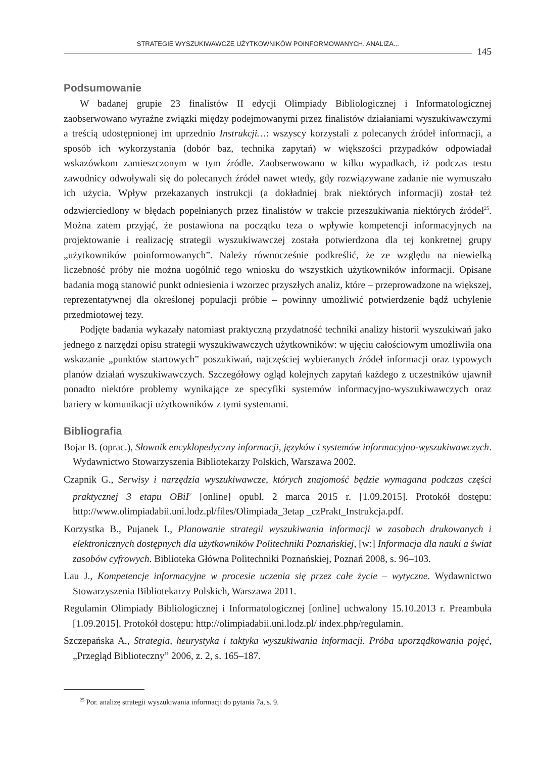STRATEGIE WYSZUKIWAWCZE UŻYTKOWNIKÓW POINFORMOWANYCH. ANALIZA...
145
Podsumowanie
W badanej grupie 23 finalistów II edycji Olimpiady Bibliologicznej i Informatologicznej zaobserwowano wyraźne związki między podejmowanymi przez finalistów działaniami wyszukiwawczymi a treścią udostępnionej im uprzednio Instrukcji…: wszyscy korzystali z polecanych źródeł informacji, a sposób ich wykorzystania (dobór baz, technika zapytań) w większości przypadków odpowiadał wskazówkom zamieszczonym w tym źródle. Zaobserwowano w kilku wypadkach, iż podczas testu zawodnicy odwoływali się do polecanych źródeł nawet wtedy, gdy rozwiązywane zadanie nie wymuszało ich użycia. Wpływ przekazanych instrukcji (a dokładniej brak niektórych informacji) został też odzwierciedlony w błędach popełnianych przez finalistów w trakcie przeszukiwania niektórych źródeł<sup>25</sup>. Można zatem przyjąć, że postawiona na początku teza o wpływie kompetencji informacyjnych na projektowanie i realizację strategii wyszukiwawczej została potwierdzona dla tej konkretnej grupy „użytkowników poinformowanych”. Należy równocześnie podkreślić, że ze względu na niewielką liczebność próby nie można uogólnić tego wniosku do wszystkich użytkowników informacji. Opisane badania mogą stanowić punkt odniesienia i wzorzec przyszłych analiz, które – przeprowadzone na większej, reprezentatywnej dla określonej populacji próbie – powinny umożliwić potwierdzenie bądź uchylenie przedmiotowej tezy.
Podjęte badania wykazały natomiast praktyczną przydatność techniki analizy historii wyszukiwań jako jednego z narzędzi opisu strategii wyszukiwawczych użytkowników: w ujęciu całościowym umożliwiła ona wskazanie „punktów startowych” poszukiwań, najczęściej wybieranych źródeł informacji oraz typowych planów działań wyszukiwawczych. Szczegółowy ogląd kolejnych zapytań każdego z uczestników ujawnił ponadto niektóre problemy wynikające ze specyfiki systemów informacyjno-wyszukiwawczych oraz bariery w komunikacji użytkowników z tymi systemami.
Bibliografia
Bojar B. (oprac.), Słownik encyklopedyczny informacji, języków i systemów informacyjno-wyszukiwawczych. Wydawnictwo Stowarzyszenia Bibliotekarzy Polskich, Warszawa 2002.
Czapnik G., Serwisy i narzędzia wyszukiwawcze, których znajomość będzie wymagana podczas części praktycznej 3 etapu OBiI<sup>2</sup> [online] opubl. 2 marca 2015 r. [1.09.2015]. Protokół dostępu: http://www.olimpiadabii.uni.lodz.pl/files/Olimpiada_3etap _czPrakt_Instrukcja.pdf.
Korzystka B., Pujanek I., Planowanie strategii wyszukiwania informacji w zasobach drukowanych i elektronicznych dostępnych dla użytkowników Politechniki Poznańskiej, [w:] Informacja dla nauki a świat zasobów cyfrowych. Biblioteka Główna Politechniki Poznańskiej, Poznań 2008, s. 96–103.
Lau J., Kompetencje informacyjne w procesie uczenia się przez całe życie – wytyczne. Wydawnictwo Stowarzyszenia Bibliotekarzy Polskich, Warszawa 2011.
Regulamin Olimpiady Bibliologicznej i Informatologicznej [online] uchwalony 15.10.2013 r. Preambuła [1.09.2015]. Protokół dostępu: http://olimpiadabii.uni.lodz.pl/ index.php/regulamin.
Szczepańska A., Strategia, heurystyka i taktyka wyszukiwania informacji. Próba uporządkowania pojęć, „Przegląd Biblioteczny” 2006, z. 2, s. 165–187.
<sup>25</sup> Por. analizę strategii wyszukiwania informacji do pytania 7a, s. 9.